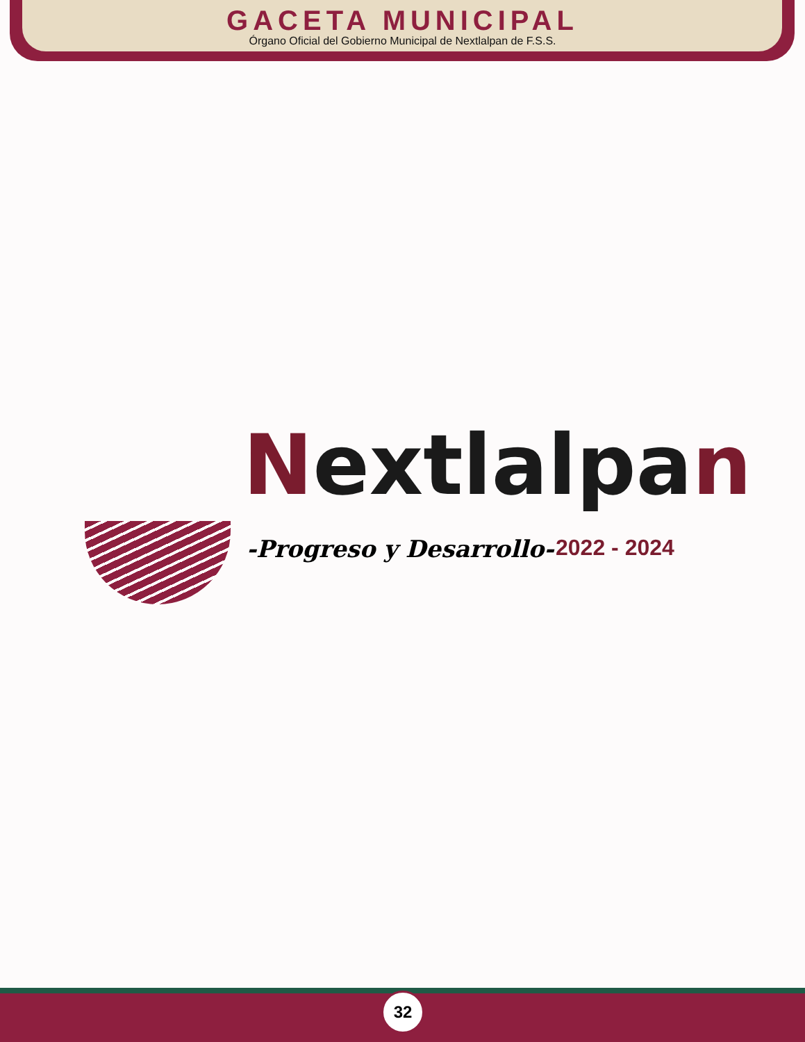GACETA MUNICIPAL
Órgano Oficial del Gobierno Municipal de Nextlalpan de F.S.S.
Nextlalpan
-Progreso y Desarrollo- 2022 - 2024
32